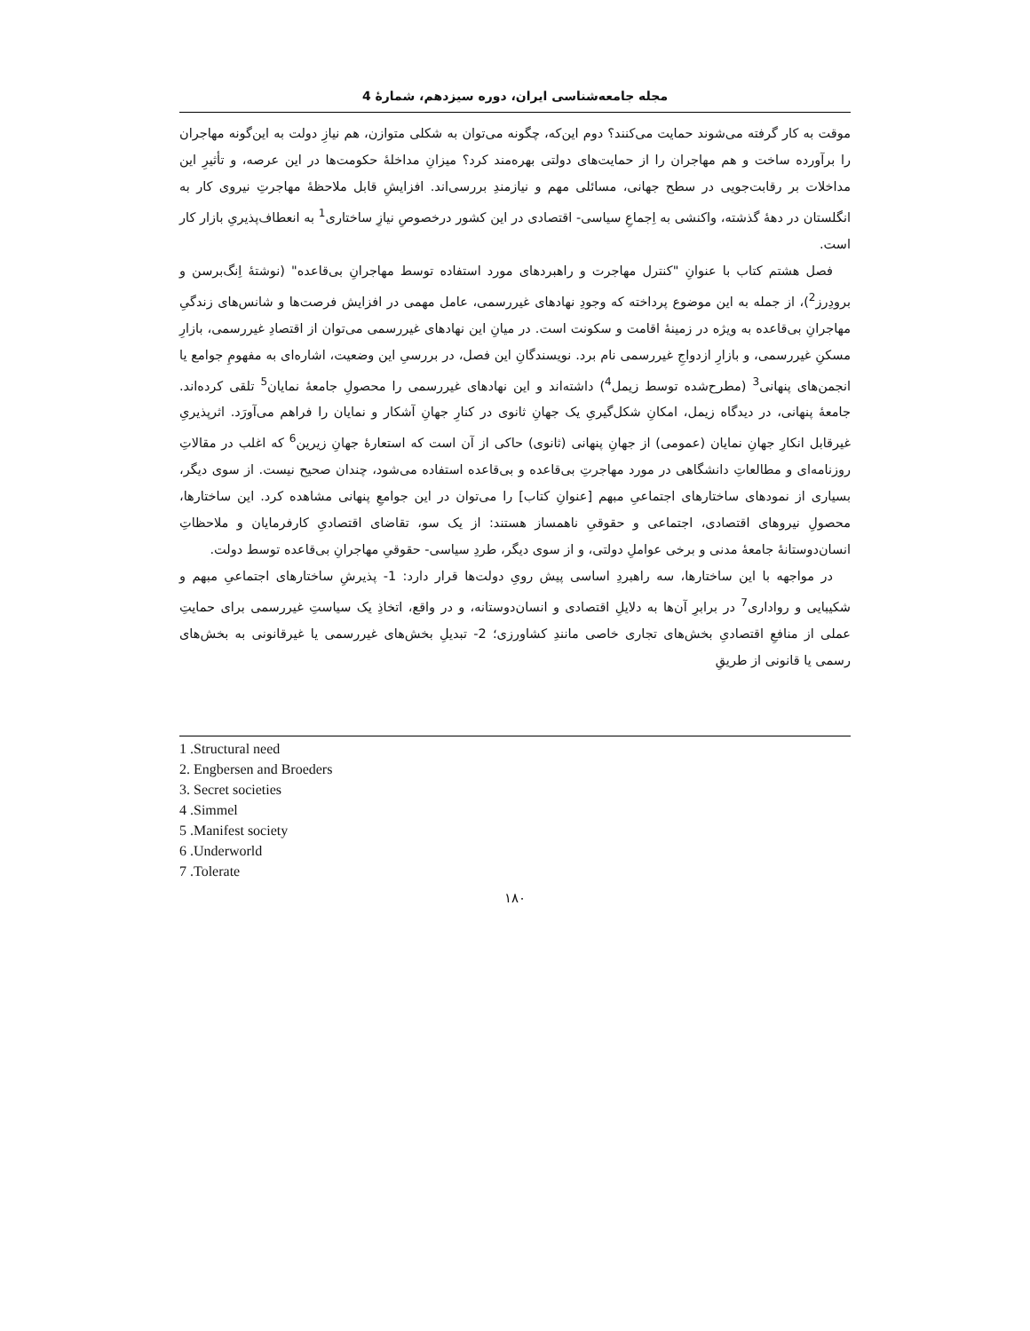مجله جامعه‌شناسی ایران، دوره سیزدهم، شمارۀ 4
موقت به کار گرفته می‌شوند حمایت می‌کنند؟ دوم این‌که، چگونه می‌توان به شکلی متوازن، هم نیازِ دولت به این‌گونه مهاجران را برآورده ساخت و هم مهاجران را از حمایت‌های دولتی بهره‌مند کرد؟ میزانِ مداخلۀ حکومت‌ها در این عرصه، و تأثیرِ این مداخلات بر رقابت‌جویی در سطح جهانی، مسائلی مهم و نیازمندِ بررسی‌اند. افزایشِ قابل ملاحظۀ مهاجرتِ نیروی کار به انگلستان در دهۀ گذشته، واکنشی به اِجماعِ سیاسی- اقتصادی در این کشور درخصوصِ نیازِ ساختاری<sup>1</sup> به انعطاف‌پذیریِ بازار کار است.
فصل هشتم کتاب با عنوانِ "کنترل مهاجرت و راهبردهای مورد استفاده توسط مهاجرانِ بی‌قاعده" (نوشتۀ اِنگ‌برسن و برودِرز<sup>2</sup>)، از جمله به این موضوع پرداخته که وجودِ نهادهای غیررسمی، عامل مهمی در افزایش فرصت‌ها و شانس‌های زندگیِ مهاجرانِ بی‌قاعده به ویژه در زمینۀ اقامت و سکونت است. در میانِ این نهادهای غیررسمی می‌توان از اقتصادِ غیررسمی، بازارِ مسکنِ غیررسمی، و بازارِ ازدواجِ غیررسمی نام برد. نویسندگانِ این فصل، در بررسیِ این وضعیت، اشاره‌ای به مفهومِ جوامع یا انجمن‌های پنهانی<sup>3</sup> (مطرح‌شده توسط زیمل<sup>4</sup>) داشته‌اند و این نهادهای غیررسمی را محصولِ جامعۀ نمایان<sup>5</sup> تلقی کرده‌اند. جامعۀ پنهانی، در دیدگاه زیمل، امکانِ شکل‌گیریِ یک جهانِ ثانوی در کنارِ جهانِ آشکار و نمایان را فراهم می‌آورَد. اثرپذیریِ غیرقابل انکارِ جهانِ نمایان (عمومی) از جهانِ پنهانی (ثانوی) حاکی از آن است که استعارۀ جهانِ زیرین<sup>6</sup> که اغلب در مقالاتِ روزنامه‌ای و مطالعاتِ دانشگاهی در مورد مهاجرتِ بی‌قاعده و بی‌قاعده استفاده می‌شود، چندان صحیح نیست. از سوی دیگر، بسیاری از نمودهای ساختارهای اجتماعیِ مبهم [عنوانِ کتاب] را می‌توان در این جوامعِ پنهانی مشاهده کرد. این ساختارها، محصولِ نیروهای اقتصادی، اجتماعی و حقوقیِ ناهمساز هستند: از یک سو، تقاضای اقتصادیِ کارفرمایان و ملاحظاتِ انسان‌دوستانۀ جامعۀ مدنی و برخی عواملِ دولتی، و از سوی دیگر، طردِ سیاسی- حقوقیِ مهاجرانِ بی‌قاعده توسط دولت.
در مواجهه با این ساختارها، سه راهبردِ اساسی پیش رویِ دولت‌ها قرار دارد: 1- پذیرشِ ساختارهای اجتماعیِ مبهم و شکیبایی و رواداری<sup>7</sup> در برابرِ آن‌ها به دلایلِ اقتصادی و انسان‌دوستانه، و در واقع، اتخاذِ یک سیاستِ غیررسمی برای حمایتِ عملی از منافعِ اقتصادیِ بخش‌های تجاری خاصی مانندِ کشاورزی؛ 2- تبدیلِ بخش‌های غیررسمی یا غیرقانونی به بخش‌های رسمی یا قانونی از طریقِ
1 .Structural need
2. Engbersen and Broeders
3. Secret societies
4 .Simmel
5 .Manifest society
6 .Underworld
7 .Tolerate
۱۸۰